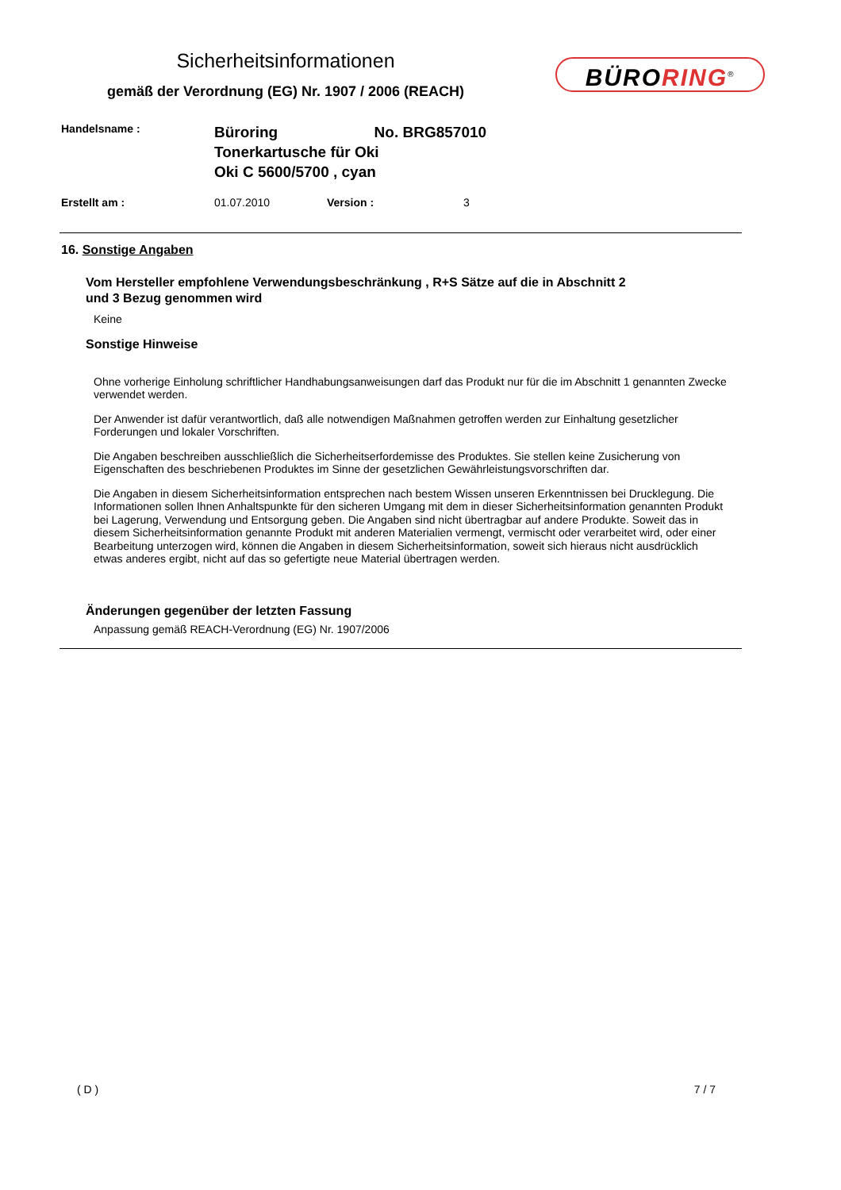Sicherheitsinformationen
gemäß der Verordnung (EG) Nr. 1907 / 2006 (REACH)
BÜRORING<sup>®</sup>
Handelsname :
Büroring No. BRG857010
Tonerkartusche für Oki
Oki C 5600/5700 , cyan
Erstellt am : 01.07.2010 Version : 3
16. Sonstige Angaben
Vom Hersteller empfohlene Verwendungsbeschränkung , R+S Sätze auf die in Abschnitt 2
und 3 Bezug genommen wird
Keine
Sonstige Hinweise
Ohne vorherige Einholung schriftlicher Handhabungsanweisungen darf das Produkt nur für die im Abschnitt 1 genannten Zwecke verwendet werden.
Der Anwender ist dafür verantwortlich, daß alle notwendigen Maßnahmen getroffen werden zur Einhaltung gesetzlicher Forderungen und lokaler Vorschriften.
Die Angaben beschreiben ausschließlich die Sicherheitserfordemisse des Produktes. Sie stellen keine Zusicherung von Eigenschaften des beschriebenen Produktes im Sinne der gesetzlichen Gewährleistungsvorschriften dar.
Die Angaben in diesem Sicherheitsinformation entsprechen nach bestem Wissen unseren Erkenntnissen bei Drucklegung. Die Informationen sollen Ihnen Anhaltspunkte für den sicheren Umgang mit dem in dieser Sicherheitsinformation genannten Produkt bei Lagerung, Verwendung und Entsorgung geben. Die Angaben sind nicht übertragbar auf andere Produkte. Soweit das in diesem Sicherheitsinformation genannte Produkt mit anderen Materialien vermengt, vermischt oder verarbeitet wird, oder einer Bearbeitung unterzogen wird, können die Angaben in diesem Sicherheitsinformation, soweit sich hieraus nicht ausdrücklich etwas anderes ergibt, nicht auf das so gefertigte neue Material übertragen werden.
Änderungen gegenüber der letzten Fassung
Anpassung gemäß REACH-Verordnung (EG) Nr. 1907/2006
( D ) 7 / 7